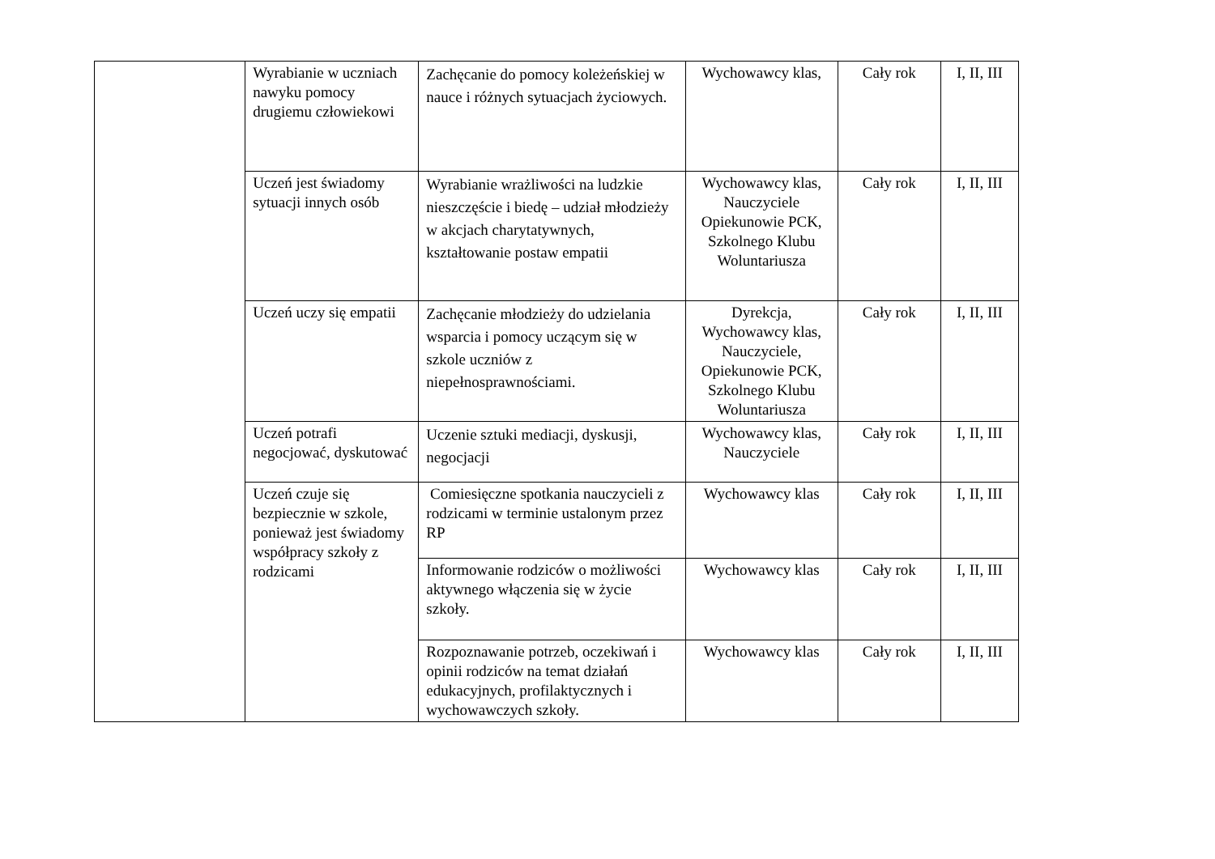| | Wyrabianie w uczniach nawyku pomocy drugiemu człowiekowi | Zachęcanie do pomocy koleżeńskiej w nauce i różnych sytuacjach życiowych. | Wychowawcy klas, | Cały rok | I, II, III |
| | Uczeń jest świadomy sytuacji innych osób | Wyrabianie wrażliwości na ludzkie nieszczęście i biedę – udział młodzieży w akcjach charytatywnych, kształtowanie postaw empatii | Wychowawcy klas, Nauczyciele Opiekunowie PCK, Szkolnego Klubu Woluntariusza | Cały rok | I, II, III |
| | Uczeń uczy się empatii | Zachęcanie młodzieży do udzielania wsparcia i pomocy uczącym się w szkole uczniów z niepełnosprawnościami. | Dyrekcja, Wychowawcy klas, Nauczyciele, Opiekunowie PCK, Szkolnego Klubu Woluntariusza | Cały rok | I, II, III |
| | Uczeń potrafi negocjować, dyskutować | Uczenie sztuki mediacji, dyskusji, negocjacji | Wychowawcy klas, Nauczyciele | Cały rok | I, II, III |
| | Uczeń czuje się bezpiecznie w szkole, ponieważ jest świadomy współpracy szkoły z rodzicami | Comiesięczne spotkania nauczycieli z rodzicami w terminie ustalonym przez RP | Wychowawcy klas | Cały rok | I, II, III |
| | | Informowanie rodziców o możliwości aktywnego włączenia się w życie szkoły. | Wychowawcy klas | Cały rok | I, II, III |
| | | Rozpoznawanie potrzeb, oczekiwań i opinii rodziców na temat działań edukacyjnych, profilaktycznych i wychowawczych szkoły. | Wychowawcy klas | Cały rok | I, II, III |